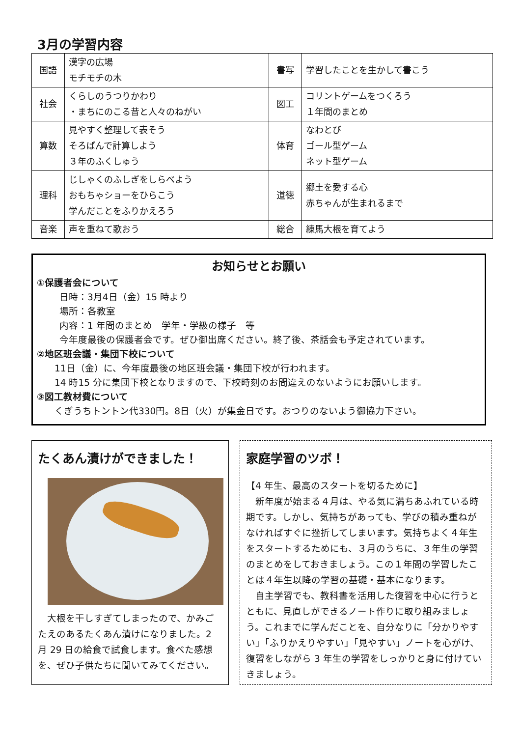3月の学習内容
| 国語 | 漢字の広場 モチモチの木 | 書写 | 学習したことを生かして書こう |
| 社会 | くらしのうつりかわり ・まちにのこる昔と人々のねがい | 図工 | コリントゲームをつくろう １年間のまとめ |
| 算数 | 見やすく整理して表そう そろばんで計算しよう ３年のふくしゅう | 体育 | なわとび ゴール型ゲーム ネット型ゲーム |
| 理科 | じしゃくのふしぎをしらべよう おもちゃショーをひらこう 学んだことをふりかえろう | 道徳 | 郷土を愛する心 赤ちゃんが生まれるまで |
| 音楽 | 声を重ねて歌おう | 総合 | 練馬大根を育てよう |
お知らせとお願い
①保護者会について
日時：3月4日（金）15 時より
場所：各教室
内容：1 年間のまとめ　学年・学級の様子　等
今年度最後の保護者会です。ぜひ御出席ください。終了後、茶話会も予定されています。
②地区班会議・集団下校について
11日（金）に、今年度最後の地区班会議・集団下校が行われます。
14 時15 分に集団下校となりますので、下校時刻のお間違えのないようにお願いします。
③図工教材費について
くぎうちトントン代330円。8日（火）が集金日です。おつりのないよう御協力下さい。
たくあん漬けができました！
　大根を干しすぎてしまったので、かみごたえのあるたくあん漬けになりました。2 月 29 日の給食で試食します。食べた感想を、ぜひ子供たちに聞いてみてください。
家庭学習のツボ！
【4 年生、最高のスタートを切るために】
　新年度が始まる４月は、やる気に満ちあふれている時期です。しかし、気持ちがあっても、学びの積み重ねがなければすぐに挫折してしまいます。気持ちよく４年生をスタートするためにも、３月のうちに、３年生の学習のまとめをしておきましょう。この１年間の学習したことは４年生以降の学習の基礎・基本になります。
　自主学習でも、教科書を活用した復習を中心に行うとともに、見直しができるノート作りに取り組みましょう。これまでに学んだことを、自分なりに「分かりやすい」「ふりかえりやすい」「見やすい」ノートを心がけ、復習をしながら 3 年生の学習をしっかりと身に付けていきましょう。